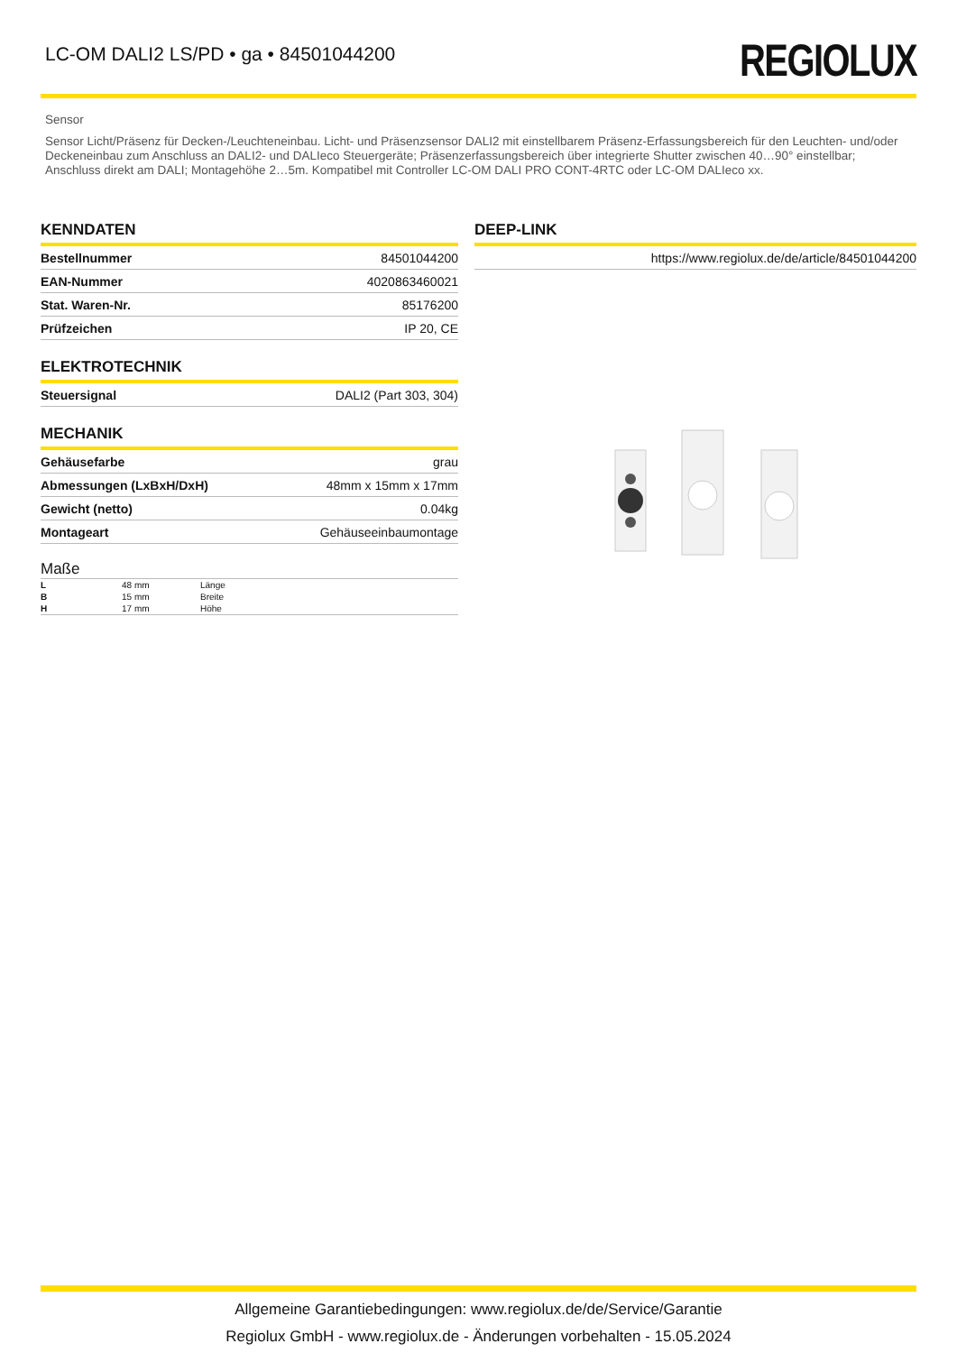LC-OM DALI2 LS/PD • ga • 84501044200
REGIOLUX
Sensor
Sensor Licht/Präsenz für Decken-/Leuchteneinbau. Licht- und Präsenzsensor DALI2 mit einstellbarem Präsenz-Erfassungsbereich für den Leuchten- und/oder Deckeneinbau zum Anschluss an DALI2- und DALIeco Steuergeräte; Präsenzerfassungsbereich über integrierte Shutter zwischen 40…90° einstellbar; Anschluss direkt am DALI; Montagehöhe 2…5m. Kompatibel mit Controller LC-OM DALI PRO CONT-4RTC oder LC-OM DALIeco xx.
KENNDATEN
| Bestellnummer | 84501044200 |
| EAN-Nummer | 4020863460021 |
| Stat. Waren-Nr. | 85176200 |
| Prüfzeichen | IP 20, CE |
ELEKTROTECHNIK
| Steuersignal | DALI2 (Part 303, 304) |
MECHANIK
| Gehäusefarbe | grau |
| Abmessungen (LxBxH/DxH) | 48mm x 15mm x 17mm |
| Gewicht (netto) | 0.04kg |
| Montageart | Gehäuseeinbaumontage |
Maße
| L | 48 mm | Länge |
| B | 15 mm | Breite |
| H | 17 mm | Höhe |
DEEP-LINK
| https://www.regiolux.de/de/article/84501044200 |
Allgemeine Garantiebedingungen: www.regiolux.de/de/Service/Garantie
Regiolux GmbH - www.regiolux.de - Änderungen vorbehalten - 15.05.2024